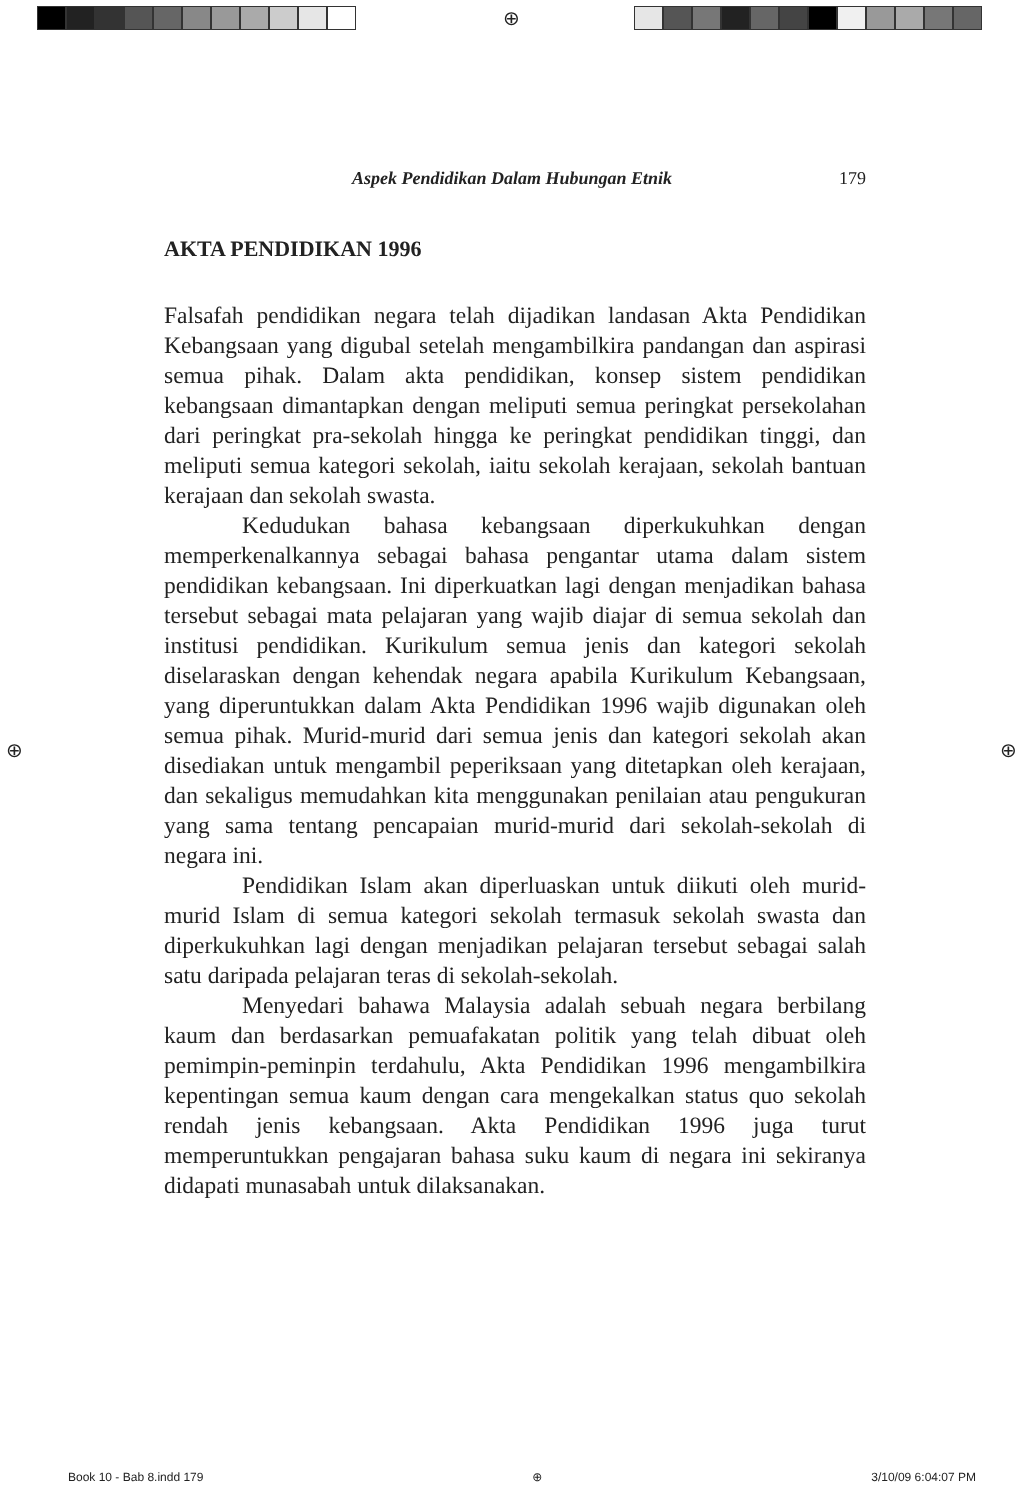⊕
Aspek Pendidikan Dalam Hubungan Etnik 179
AKTA PENDIDIKAN 1996
Falsafah pendidikan negara telah dijadikan landasan Akta Pendidikan Kebangsaan yang digubal setelah mengambilkira pandangan dan aspirasi semua pihak. Dalam akta pendidikan, konsep sistem pendidikan kebangsaan dimantapkan dengan meliputi semua peringkat persekolahan dari peringkat pra-sekolah hingga ke peringkat pendidikan tinggi, dan meliputi semua kategori sekolah, iaitu sekolah kerajaan, sekolah bantuan kerajaan dan sekolah swasta.
Kedudukan bahasa kebangsaan diperkukuhkan dengan memperkenalkannya sebagai bahasa pengantar utama dalam sistem pendidikan kebangsaan. Ini diperkuatkan lagi dengan menjadikan bahasa tersebut sebagai mata pelajaran yang wajib diajar di semua sekolah dan institusi pendidikan. Kurikulum semua jenis dan kategori sekolah diselaraskan dengan kehendak negara apabila Kurikulum Kebangsaan, yang diperuntukkan dalam Akta Pendidikan 1996 wajib digunakan oleh semua pihak. Murid-murid dari semua jenis dan kategori sekolah akan disediakan untuk mengambil peperiksaan yang ditetapkan oleh kerajaan, dan sekaligus memudahkan kita menggunakan penilaian atau pengukuran yang sama tentang pencapaian murid-murid dari sekolah-sekolah di negara ini.
Pendidikan Islam akan diperluaskan untuk diikuti oleh murid-murid Islam di semua kategori sekolah termasuk sekolah swasta dan diperkukuhkan lagi dengan menjadikan pelajaran tersebut sebagai salah satu daripada pelajaran teras di sekolah-sekolah.
Menyedari bahawa Malaysia adalah sebuah negara berbilang kaum dan berdasarkan pemuafakatan politik yang telah dibuat oleh pemimpin-peminpin terdahulu, Akta Pendidikan 1996 mengambilkira kepentingan semua kaum dengan cara mengekalkan status quo sekolah rendah jenis kebangsaan. Akta Pendidikan 1996 juga turut memperuntukkan pengajaran bahasa suku kaum di negara ini sekiranya didapati munasabah untuk dilaksanakan.
⊕ ⊕
Book 10 - Bab 8.indd 179 ⊕ 3/10/09 6:04:07 PM